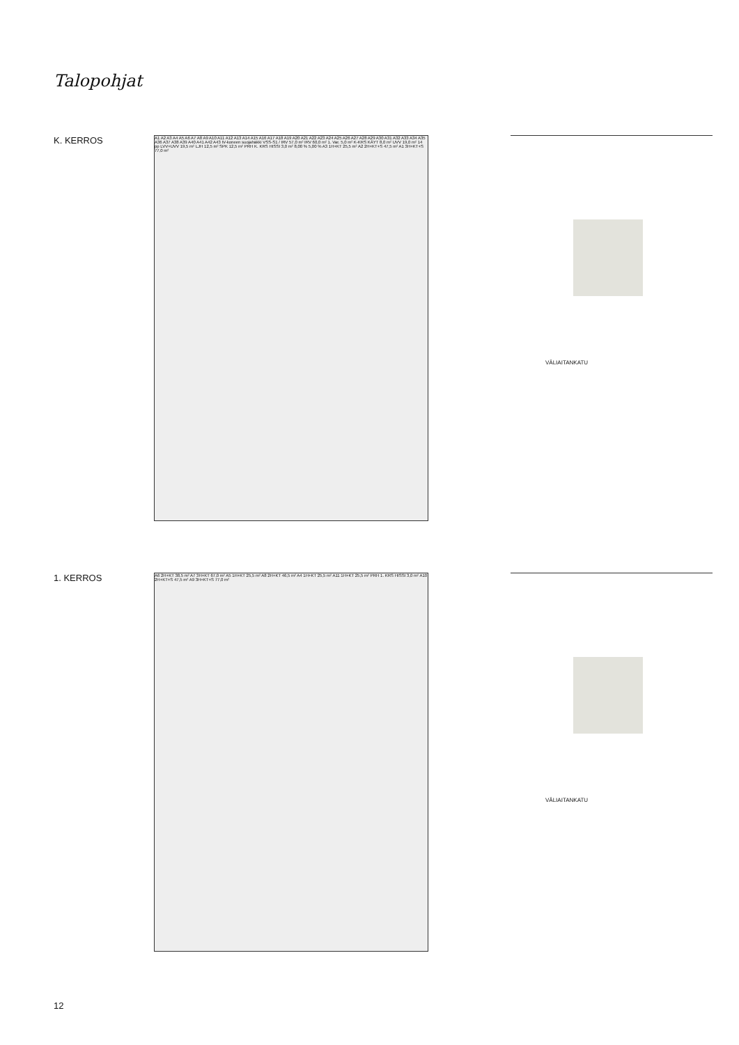Talopohjat
K. KERROS
A1 A2 A3 A4 A5 A6 A7 A8 A9 A10 A11 A12 A13 A14 A15 A16 A17 A18 A19 A20 A21 A22 A23 A24 A25 A26 A27 A28 A29 A30 A31 A32 A33 A34 A35 A36 A37 A38 A39 A40 A41 A42 A43 IV-koneen suojahäkki VSS-S1 / IRV 57,0 m² IRV 60,0 m² 1. Var. 5,0 m² K-KRS KÄYT 8,0 m² UVV 19,0 m² 14 pp LVV+UVV 19,5 m² LJH 12,5 m² SPK 12,5 m² PRH K. KRS HISSI 3,0 m² 8,00 % 5,00 % A3 1H+KT 25,5 m² A2 2H+KT+S 47,5 m² A1 3H+KT+S 77,0 m²
VÄLIAITANKATU
1. KERROS
A6 2H+KT 38,5 m² A7 3H+KT 67,0 m² A5 1H+KT 25,5 m² A8 2H+KT 46,5 m² A4 1H+KT 25,5 m² A11 1H+KT 25,5 m² PRH 1. KRS HISSI 3,0 m² A10 2H+KT+S 47,5 m² A9 3H+KT+S 77,0 m²
VÄLIAITANKATU
12